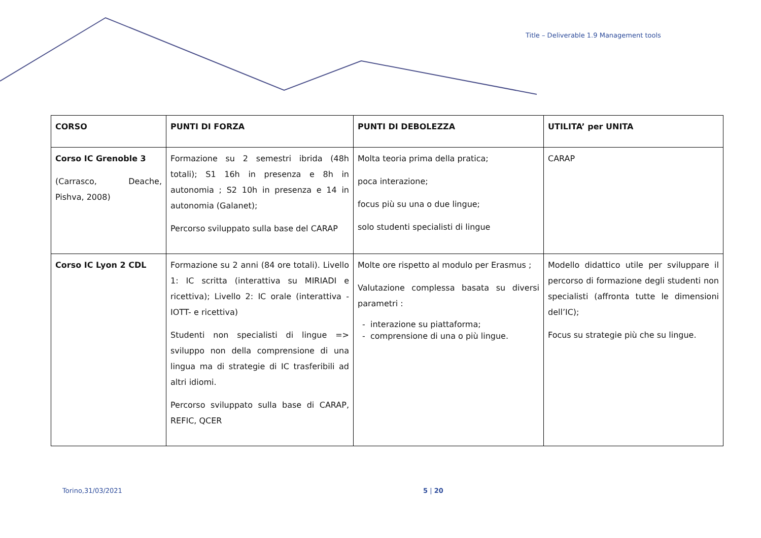Title – Deliverable 1.9 Management tools
| CORSO | PUNTI DI FORZA | PUNTI DI DEBOLEZZA | UTILITA’ per UNITA |
| --- | --- | --- | --- |
| Corso IC Grenoble 3 (Carrasco, Deache, Pishva, 2008) | Formazione su 2 semestri ibrida (48h totali); S1 16h in presenza e 8h in autonomia ; S2 10h in presenza e 14 in autonomia (Galanet); Percorso sviluppato sulla base del CARAP | Molta teoria prima della pratica; poca interazione; focus più su una o due lingue; solo studenti specialisti di lingue | CARAP |
| Corso IC Lyon 2 CDL | Formazione su 2 anni (84 ore totali). Livello 1: IC scritta (interattiva su MIRIADI e ricettiva); Livello 2: IC orale (interattiva - IOTT- e ricettiva) Studenti non specialisti di lingue => sviluppo non della comprensione di una lingua ma di strategie di IC trasferibili ad altri idiomi. Percorso sviluppato sulla base di CARAP, REFIC, QCER | Molte ore rispetto al modulo per Erasmus ; Valutazione complessa basata su diversi parametri : interazione su piattaforma; comprensione di una o più lingue. | Modello didattico utile per sviluppare il percorso di formazione degli studenti non specialisti (affronta tutte le dimensioni dell’IC); Focus su strategie più che su lingue. |
Torino,31/03/2021 5 | 20